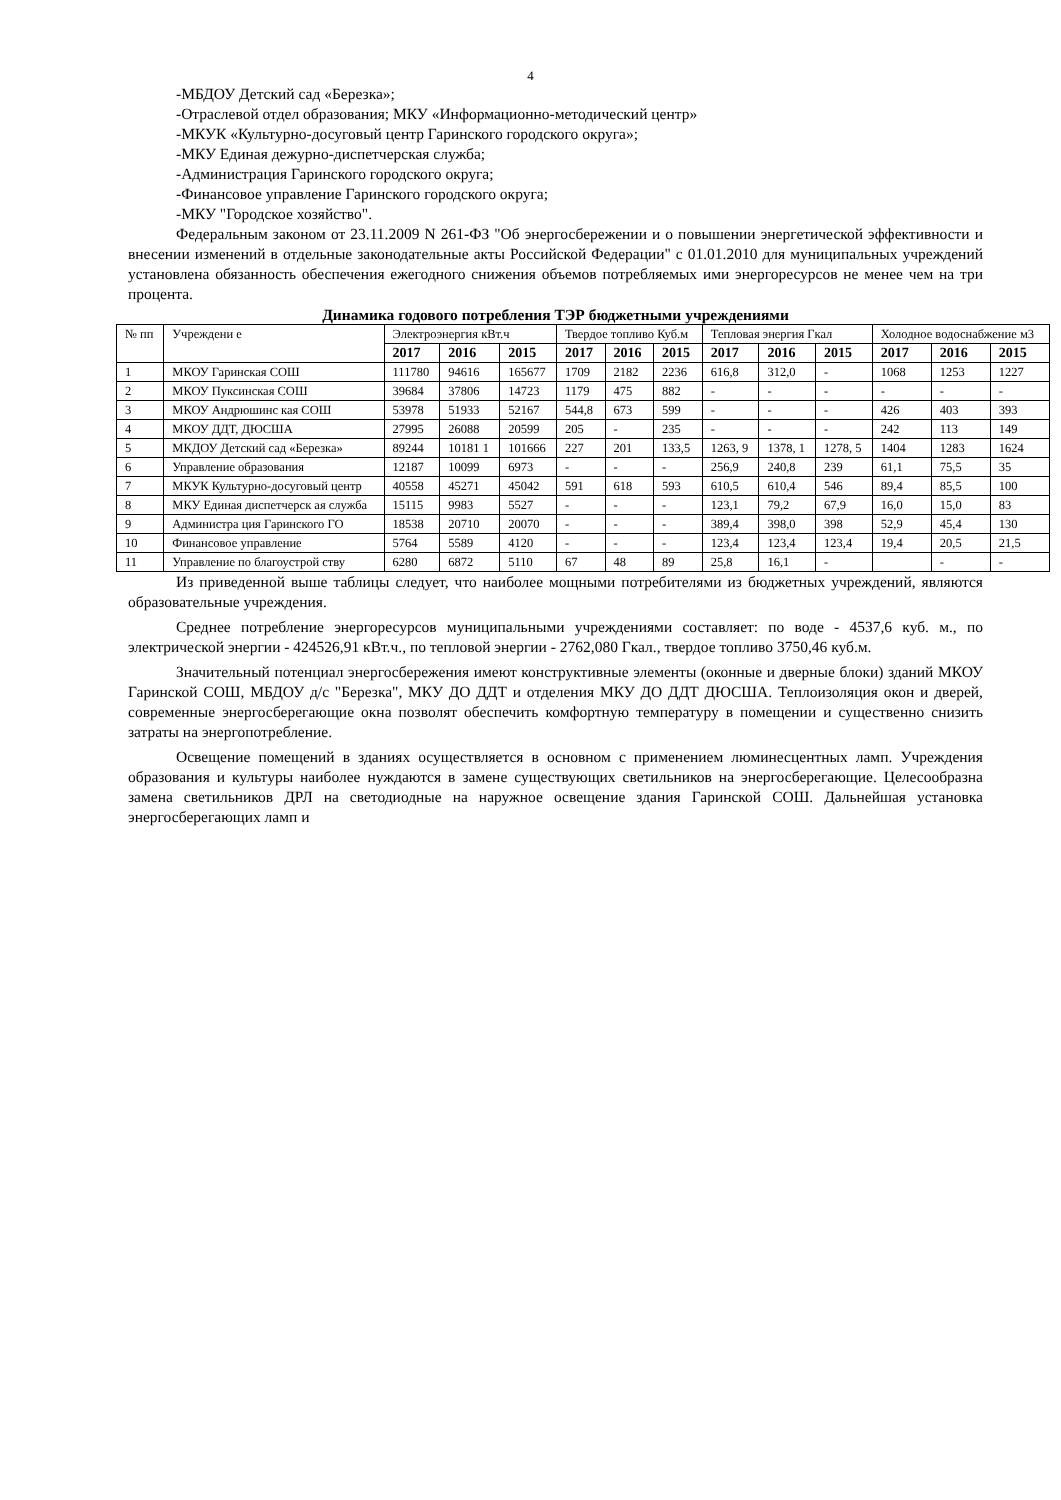4
-МБДОУ Детский сад «Березка»;
-Отраслевой отдел образования; МКУ «Информационно-методический центр»
-МКУК «Культурно-досуговый центр Гаринского городского округа»;
-МКУ Единая дежурно-диспетчерская служба;
-Администрация Гаринского городского округа;
-Финансовое управление Гаринского городского округа;
-МКУ "Городское хозяйство".
Федеральным законом от 23.11.2009 N 261-ФЗ "Об энергосбережении и о повышении энергетической эффективности и внесении изменений в отдельные законодательные акты Российской Федерации" с 01.01.2010 для муниципальных учреждений установлена обязанность обеспечения ежегодного снижения объемов потребляемых ими энергоресурсов не менее чем на три процента.
Динамика годового потребления ТЭР бюджетными учреждениями
| № пп | Учреждени е | Электроэнергия кВт.ч | | | Твердое топливо Куб.м | | | Тепловая энергия Гкал | | | Холодное водоснабжение м3 | | |
| --- | --- | --- | --- | --- | --- | --- | --- | --- | --- | --- | --- | --- | --- |
| | | 2017 | 2016 | 2015 | 2017 | 2016 | 2015 | 2017 | 2016 | 2015 | 2017 | 2016 | 2015 |
| 1 | МКОУ Гаринская СОШ | 111780 | 94616 | 165677 | 1709 | 2182 | 2236 | 616,8 | 312,0 | - | 1068 | 1253 | 1227 |
| 2 | МКОУ Пуксинская СОШ | 39684 | 37806 | 14723 | 1179 | 475 | 882 | - | - | - | - | - | - |
| 3 | МКОУ Андрюшинс кая СОШ | 53978 | 51933 | 52167 | 544,8 | 673 | 599 | - | - | - | 426 | 403 | 393 |
| 4 | МКОУ ДДТ, ДЮСША | 27995 | 26088 | 20599 | 205 | - | 235 | - | - | - | 242 | 113 | 149 |
| 5 | МКДОУ Детский сад «Березка» | 89244 | 10181 1 | 101666 | 227 | 201 | 133,5 | 1263, 9 | 1378, 1 | 1278, 5 | 1404 | 1283 | 1624 |
| 6 | Управление образования | 12187 | 10099 | 6973 | - | - | - | 256,9 | 240,8 | 239 | 61,1 | 75,5 | 35 |
| 7 | МКУК Культурно-досуговый центр | 40558 | 45271 | 45042 | 591 | 618 | 593 | 610,5 | 610,4 | 546 | 89,4 | 85,5 | 100 |
| 8 | МКУ Единая диспетчерск ая служба | 15115 | 9983 | 5527 | - | - | - | 123,1 | 79,2 | 67,9 | 16,0 | 15,0 | 83 |
| 9 | Администра ция Гаринского ГО | 18538 | 20710 | 20070 | - | - | - | 389,4 | 398,0 | 398 | 52,9 | 45,4 | 130 |
| 10 | Финансовое управление | 5764 | 5589 | 4120 | - | - | - | 123,4 | 123,4 | 123,4 | 19,4 | 20,5 | 21,5 |
| 11 | Управление по благоустрой ству | 6280 | 6872 | 5110 | 67 | 48 | 89 | 25,8 | 16,1 | - | | - | - |
Из приведенной выше таблицы следует, что наиболее мощными потребителями из бюджетных учреждений, являются образовательные учреждения.
Среднее потребление энергоресурсов муниципальными учреждениями составляет: по воде - 4537,6 куб. м., по электрической энергии - 424526,91 кВт.ч., по тепловой энергии - 2762,080 Гкал., твердое топливо 3750,46 куб.м.
Значительный потенциал энергосбережения имеют конструктивные элементы (оконные и дверные блоки) зданий МКОУ Гаринской СОШ, МБДОУ д/с "Березка", МКУ ДО ДДТ и отделения МКУ ДО ДДТ ДЮСША. Теплоизоляция окон и дверей, современные энергосберегающие окна позволят обеспечить комфортную температуру в помещении и существенно снизить затраты на энергопотребление.
Освещение помещений в зданиях осуществляется в основном с применением люминесцентных ламп. Учреждения образования и культуры наиболее нуждаются в замене существующих светильников на энергосберегающие. Целесообразна замена светильников ДРЛ на светодиодные на наружное освещение здания Гаринской СОШ. Дальнейшая установка энергосберегающих ламп и